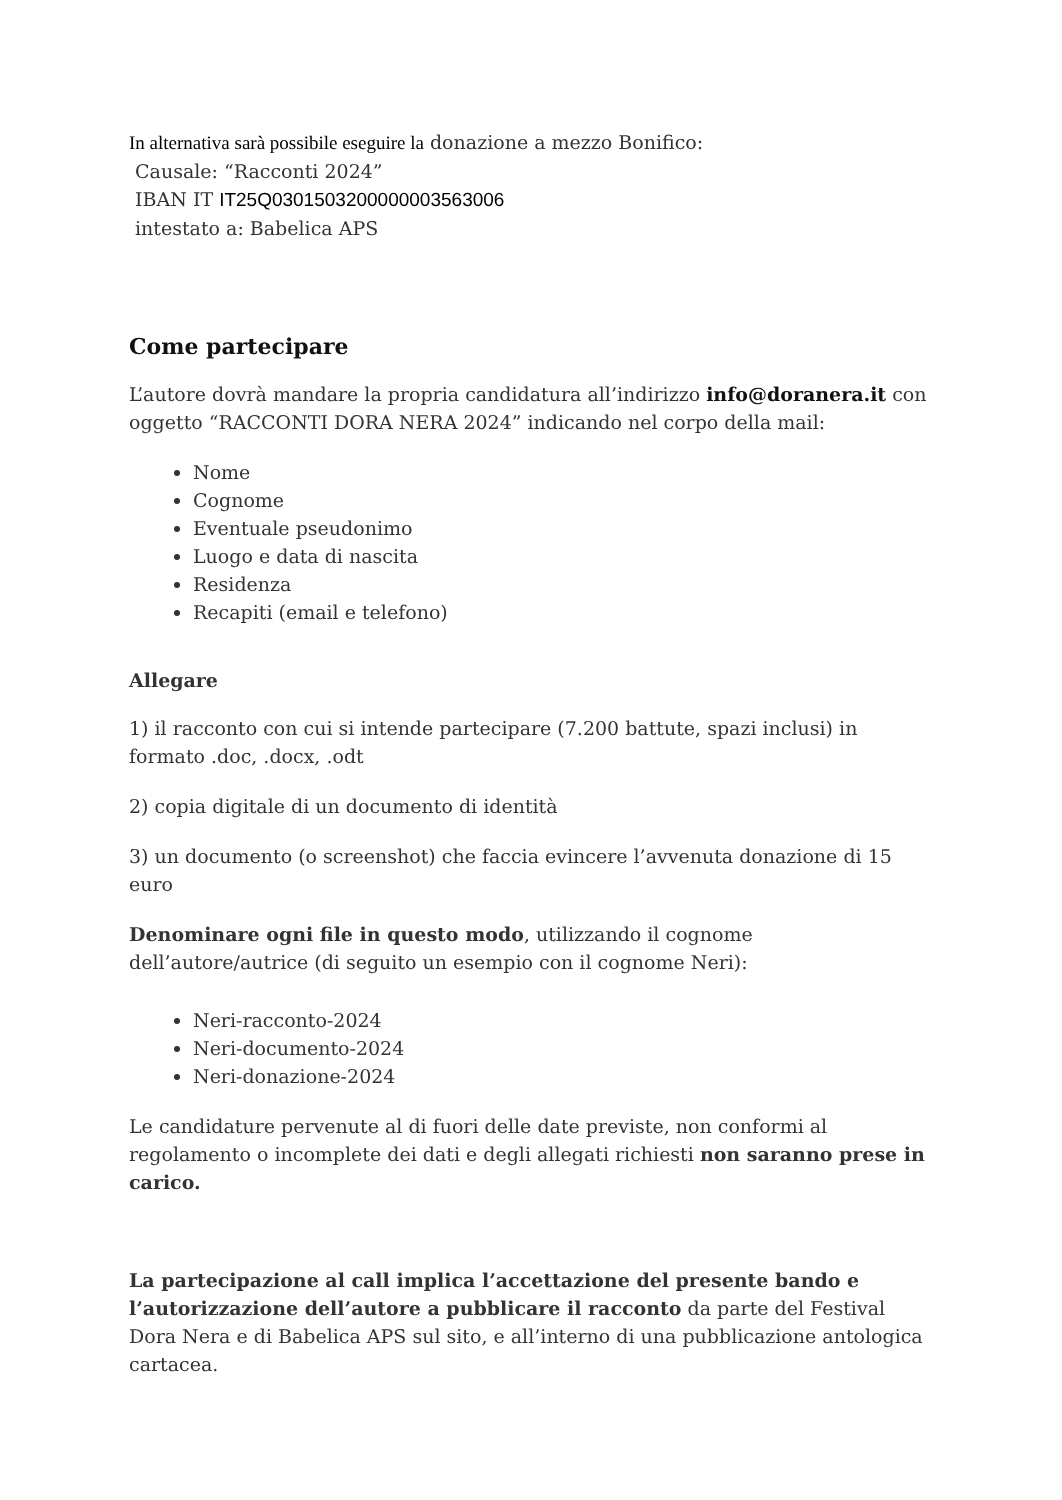In alternativa sarà possibile eseguire la donazione a mezzo Bonifico:
Causale: “Racconti 2024”
IBAN IT IT25Q0301503200000003563006
intestato a: Babelica APS
Come partecipare
L’autore dovrà mandare la propria candidatura all’indirizzo info@doranera.it con oggetto “RACCONTI DORA NERA 2024” indicando nel corpo della mail:
Nome
Cognome
Eventuale pseudonimo
Luogo e data di nascita
Residenza
Recapiti (email e telefono)
Allegare
1) il racconto con cui si intende partecipare (7.200 battute, spazi inclusi) in formato .doc, .docx, .odt
2) copia digitale di un documento di identità
3) un documento (o screenshot) che faccia evincere l’avvenuta donazione di 15 euro
Denominare ogni file in questo modo, utilizzando il cognome dell’autore/autrice (di seguito un esempio con il cognome Neri):
Neri-racconto-2024
Neri-documento-2024
Neri-donazione-2024
Le candidature pervenute al di fuori delle date previste, non conformi al regolamento o incomplete dei dati e degli allegati richiesti non saranno prese in carico.
La partecipazione al call implica l’accettazione del presente bando e l’autorizzazione dell’autore a pubblicare il racconto da parte del Festival Dora Nera e di Babelica APS sul sito, e all’interno di una pubblicazione antologica cartacea.